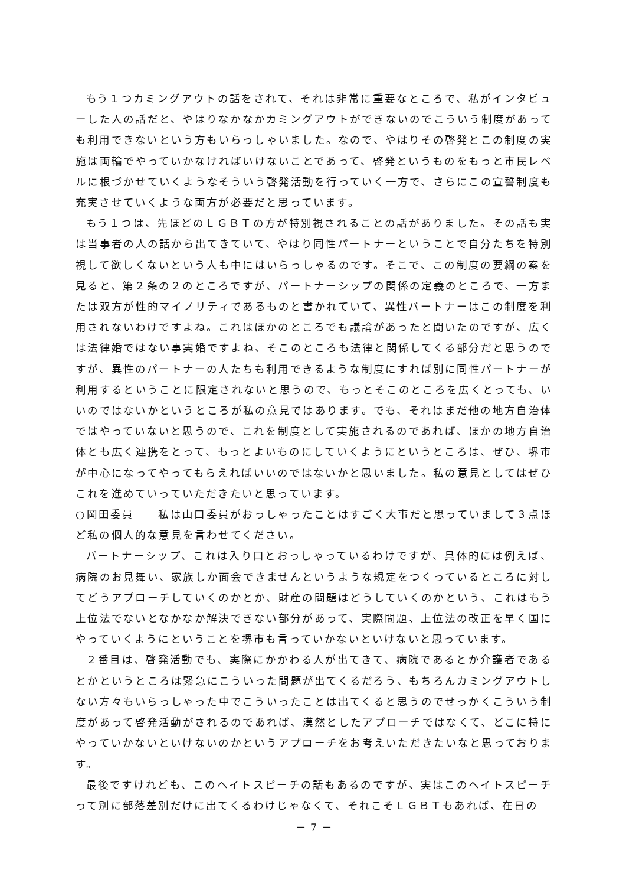もう１つカミングアウトの話をされて、それは非常に重要なところで、私がインタビューした人の話だと、やはりなかなかカミングアウトができないのでこういう制度があっても利用できないという方もいらっしゃいました。なので、やはりその啓発とこの制度の実施は両輪でやっていかなければいけないことであって、啓発というものをもっと市民レベルに根づかせていくようなそういう啓発活動を行っていく一方で、さらにこの宣誓制度も充実させていくような両方が必要だと思っています。
もう１つは、先ほどのＬＧＢＴの方が特別視されることの話がありました。その話も実は当事者の人の話から出てきていて、やはり同性パートナーということで自分たちを特別視して欲しくないという人も中にはいらっしゃるのです。そこで、この制度の要綱の案を見ると、第２条の２のところですが、パートナーシップの関係の定義のところで、一方または双方が性的マイノリティであるものと書かれていて、異性パートナーはこの制度を利用されないわけですよね。これはほかのところでも議論があったと聞いたのですが、広くは法律婚ではない事実婚ですよね、そこのところも法律と関係してくる部分だと思うのですが、異性のパートナーの人たちも利用できるような制度にすれば別に同性パートナーが利用するということに限定されないと思うので、もっとそこのところを広くとっても、いいのではないかというところが私の意見ではあります。でも、それはまだ他の地方自治体ではやっていないと思うので、これを制度として実施されるのであれば、ほかの地方自治体とも広く連携をとって、もっとよいものにしていくようにというところは、ぜひ、堺市が中心になってやってもらえればいいのではないかと思いました。私の意見としてはぜひこれを進めていっていただきたいと思っています。
○岡田委員　　私は山口委員がおっしゃったことはすごく大事だと思っていまして３点ほど私の個人的な意見を言わせてください。
パートナーシップ、これは入り口とおっしゃっているわけですが、具体的には例えば、病院のお見舞い、家族しか面会できませんというような規定をつくっているところに対してどうアプローチしていくのかとか、財産の問題はどうしていくのかという、これはもう上位法でないとなかなか解決できない部分があって、実際問題、上位法の改正を早く国にやっていくようにということを堺市も言っていかないといけないと思っています。
２番目は、啓発活動でも、実際にかかわる人が出てきて、病院であるとか介護者であるとかというところは緊急にこういった問題が出てくるだろう、もちろんカミングアウトしない方々もいらっしゃった中でこういったことは出てくると思うのでせっかくこういう制度があって啓発活動がされるのであれば、漠然としたアプローチではなくて、どこに特にやっていかないといけないのかというアプローチをお考えいただきたいなと思っております。
最後ですけれども、このヘイトスピーチの話もあるのですが、実はこのヘイトスピーチって別に部落差別だけに出てくるわけじゃなくて、それこそＬＧＢＴもあれば、在日の
－ 7 －